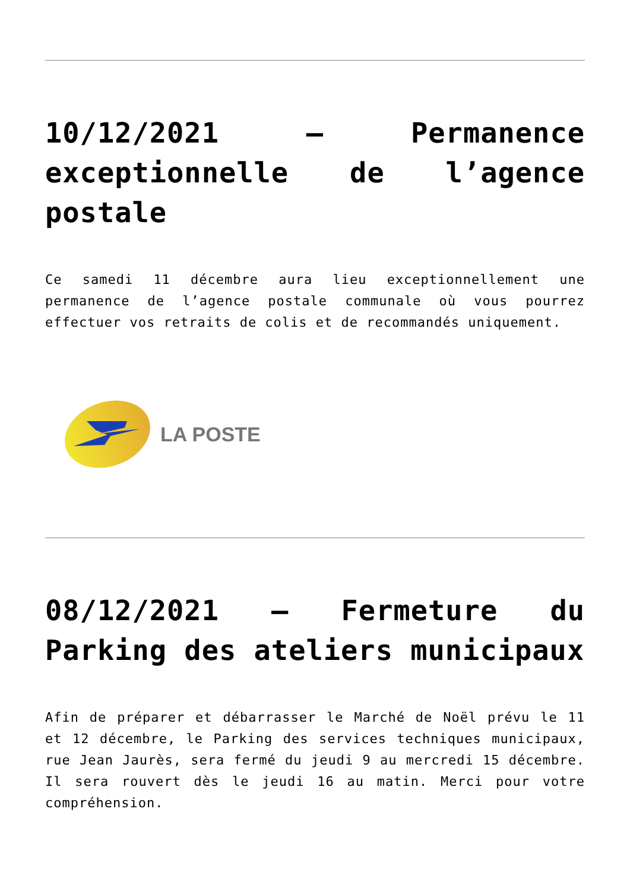10/12/2021 – Permanence exceptionnelle de l’agence postale
Ce samedi 11 décembre aura lieu exceptionnellement une permanence de l’agence postale communale où vous pourrez effectuer vos retraits de colis et de recommandés uniquement.
LA POSTE
08/12/2021 – Fermeture du Parking des ateliers municipaux
Afin de préparer et débarrasser le Marché de Noël prévu le 11 et 12 décembre, le Parking des services techniques municipaux, rue Jean Jaurès, sera fermé du jeudi 9 au mercredi 15 décembre. Il sera rouvert dès le jeudi 16 au matin. Merci pour votre compréhension.